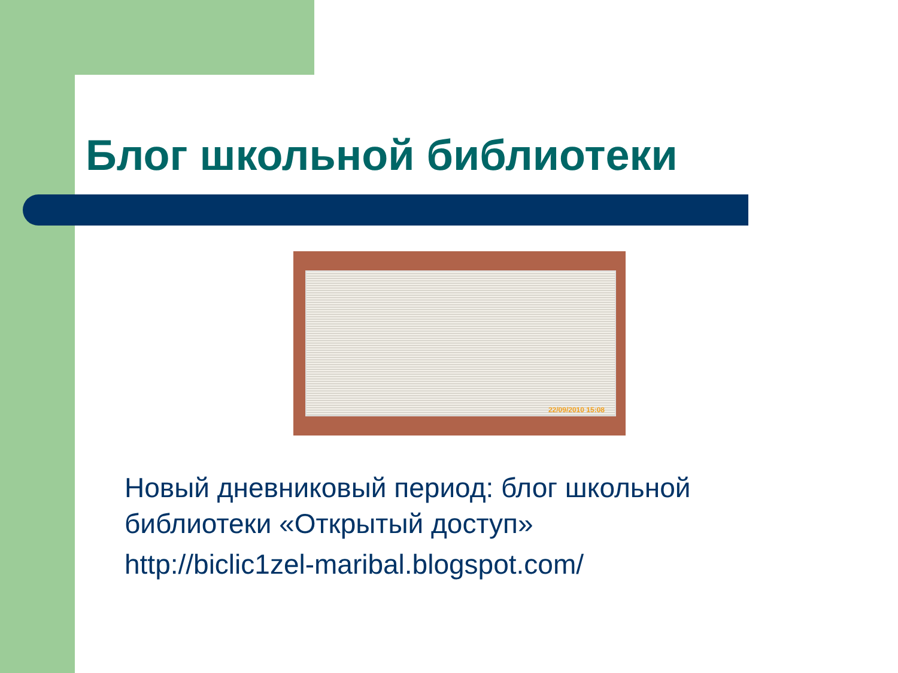Блог школьной библиотеки
22/09/2010 15:08
Новый дневниковый период: блог школьной библиотеки «Открытый доступ»
http://biclic1zel-maribal.blogspot.com/